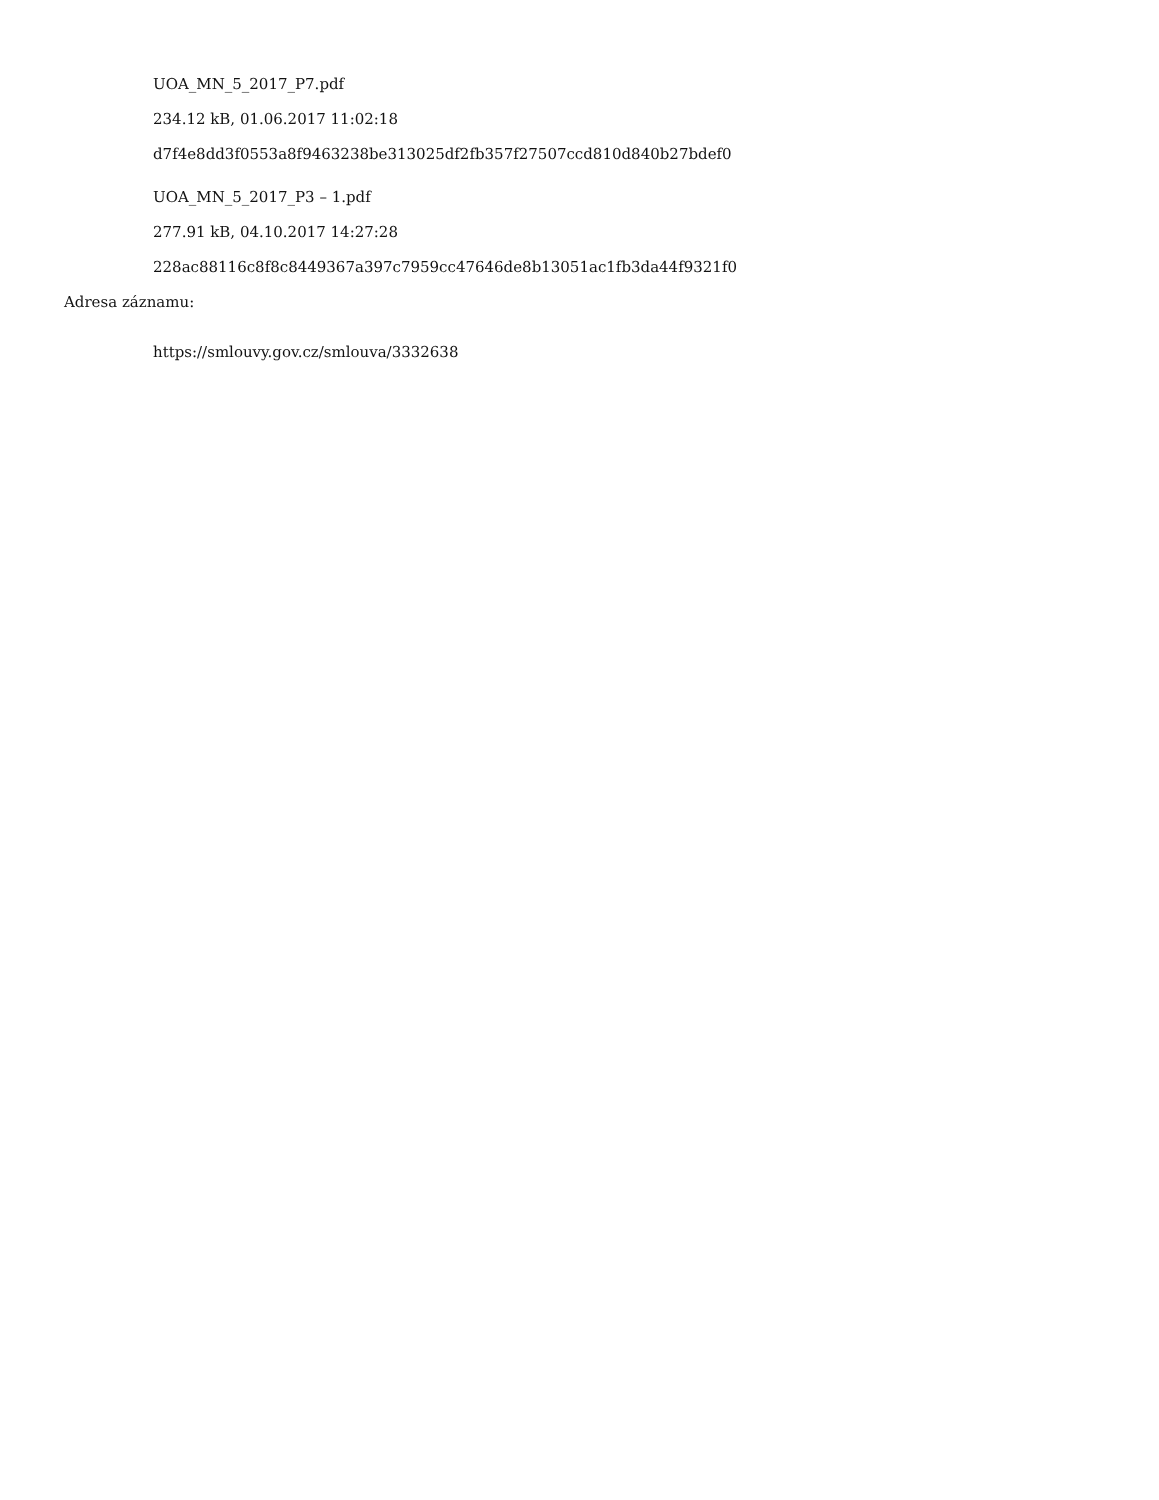UOA_MN_5_2017_P7.pdf
234.12 kB, 01.06.2017 11:02:18
d7f4e8dd3f0553a8f9463238be313025df2fb357f27507ccd810d840b27bdef0
UOA_MN_5_2017_P3 – 1.pdf
277.91 kB, 04.10.2017 14:27:28
228ac88116c8f8c8449367a397c7959cc47646de8b13051ac1fb3da44f9321f0
Adresa záznamu:
https://smlouvy.gov.cz/smlouva/3332638